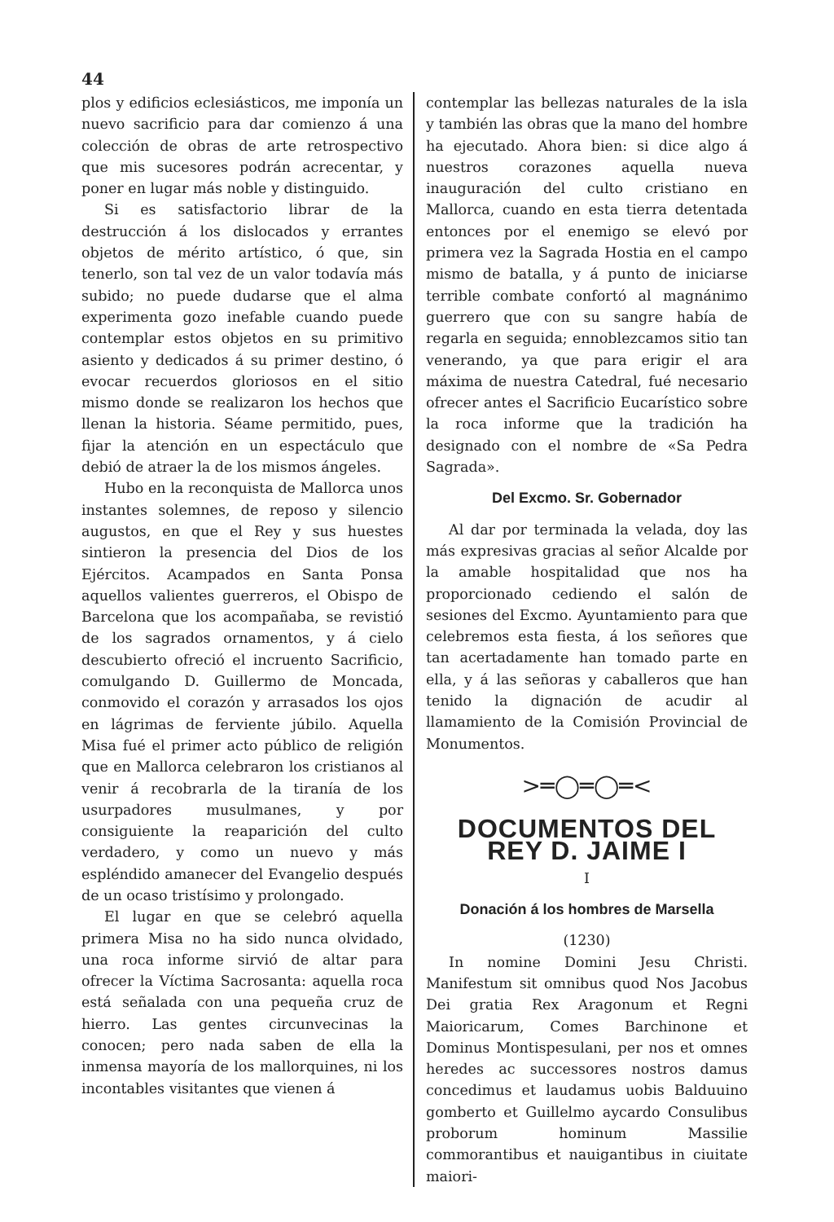44
plos y edificios eclesiásticos, me imponía un nuevo sacrificio para dar comienzo á una colección de obras de arte retrospectivo que mis sucesores podrán acrecentar, y poner en lugar más noble y distinguido.
Si es satisfactorio librar de la destrucción á los dislocados y errantes objetos de mérito artístico, ó que, sin tenerlo, son tal vez de un valor todavía más subido; no puede dudarse que el alma experimenta gozo inefable cuando puede contemplar estos objetos en su primitivo asiento y dedicados á su primer destino, ó evocar recuerdos gloriosos en el sitio mismo donde se realizaron los hechos que llenan la historia. Séame permitido, pues, fijar la atención en un espectáculo que debió de atraer la de los mismos ángeles.
Hubo en la reconquista de Mallorca unos instantes solemnes, de reposo y silencio augustos, en que el Rey y sus huestes sintieron la presencia del Dios de los Ejércitos. Acampados en Santa Ponsa aquellos valientes guerreros, el Obispo de Barcelona que los acompañaba, se revistió de los sagrados ornamentos, y á cielo descubierto ofreció el incruento Sacrificio, comulgando D. Guillermo de Moncada, conmovido el corazón y arrasados los ojos en lágrimas de ferviente júbilo. Aquella Misa fué el primer acto público de religión que en Mallorca celebraron los cristianos al venir á recobrarla de la tiranía de los usurpadores musulmanes, y por consiguiente la reaparición del culto verdadero, y como un nuevo y más espléndido amanecer del Evangelio después de un ocaso tristísimo y prolongado.
El lugar en que se celebró aquella primera Misa no ha sido nunca olvidado, una roca informe sirvió de altar para ofrecer la Víctima Sacrosanta: aquella roca está señalada con una pequeña cruz de hierro. Las gentes circunvecinas la conocen; pero nada saben de ella la inmensa mayoría de los mallorquines, ni los incontables visitantes que vienen á
contemplar las bellezas naturales de la isla y también las obras que la mano del hombre ha ejecutado. Ahora bien: si dice algo á nuestros corazones aquella nueva inauguración del culto cristiano en Mallorca, cuando en esta tierra detentada entonces por el enemigo se elevó por primera vez la Sagrada Hostia en el campo mismo de batalla, y á punto de iniciarse terrible combate confortó al magnánimo guerrero que con su sangre había de regarla en seguida; ennoblezcamos sitio tan venerando, ya que para erigir el ara máxima de nuestra Catedral, fué necesario ofrecer antes el Sacrificio Eucarístico sobre la roca informe que la tradición ha designado con el nombre de «Sa Pedra Sagrada».
Del Excmo. Sr. Gobernador
Al dar por terminada la velada, doy las más expresivas gracias al señor Alcalde por la amable hospitalidad que nos ha proporcionado cediendo el salón de sesiones del Excmo. Ayuntamiento para que celebremos esta fiesta, á los señores que tan acertadamente han tomado parte en ella, y á las señoras y caballeros que han tenido la dignación de acudir al llamamiento de la Comisión Provincial de Monumentos.
>═◯═◯═<
DOCUMENTOS DEL REY D. JAIME I
I
Donación á los hombres de Marsella
(1230)
In nomine Domini Jesu Christi. Manifestum sit omnibus quod Nos Jacobus Dei gratia Rex Aragonum et Regni Maioricarum, Comes Barchinone et Dominus Montispesulani, per nos et omnes heredes ac successores nostros damus concedimus et laudamus uobis Balduuino gomberto et Guillelmo aycardo Consulibus proborum hominum Massilie commorantibus et nauigantibus in ciuitate maiori-